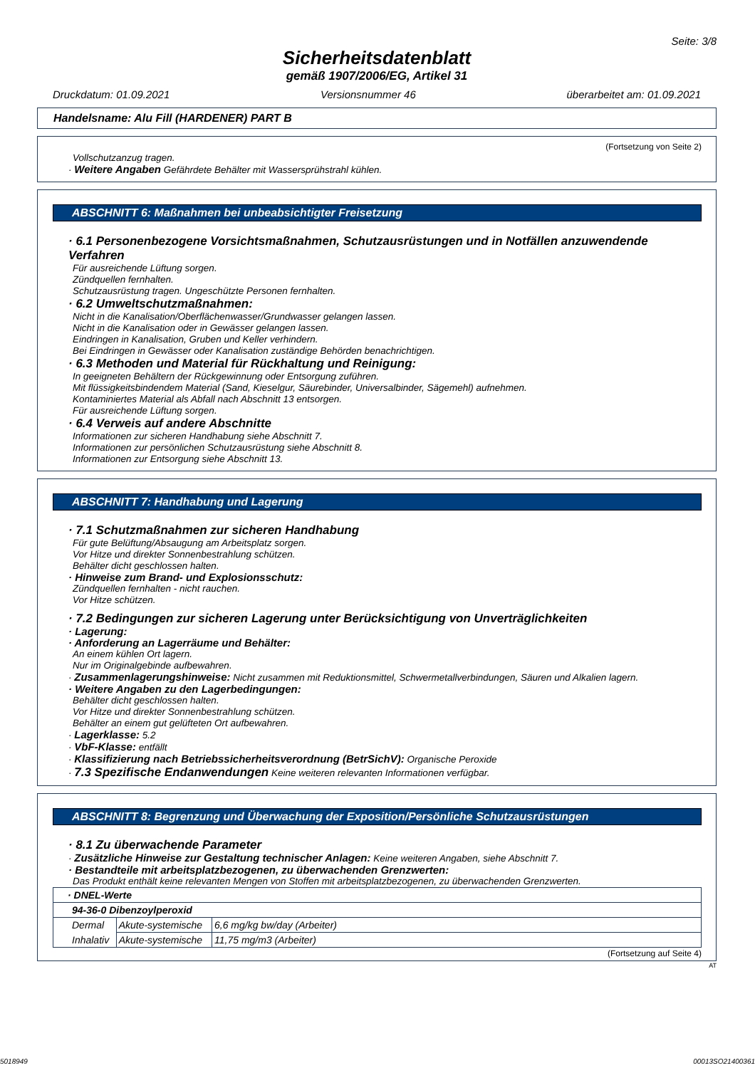Seite: 3/8
Sicherheitsdatenblatt
gemäß 1907/2006/EG, Artikel 31
Druckdatum: 01.09.2021 Versionsnummer 46 überarbeitet am: 01.09.2021
Handelsname: Alu Fill (HARDENER) PART B
(Fortsetzung von Seite 2)
Vollschutzanzug tragen.
· Weitere Angaben Gefährdete Behälter mit Wassersprühstrahl kühlen.
ABSCHNITT 6: Maßnahmen bei unbeabsichtigter Freisetzung
· 6.1 Personenbezogene Vorsichtsmaßnahmen, Schutzausrüstungen und in Notfällen anzuwendende Verfahren
Für ausreichende Lüftung sorgen.
Zündquellen fernhalten.
Schutzausrüstung tragen. Ungeschützte Personen fernhalten.
· 6.2 Umweltschutzmaßnahmen:
Nicht in die Kanalisation/Oberflächenwasser/Grundwasser gelangen lassen.
Nicht in die Kanalisation oder in Gewässer gelangen lassen.
Eindringen in Kanalisation, Gruben und Keller verhindern.
Bei Eindringen in Gewässer oder Kanalisation zuständige Behörden benachrichtigen.
· 6.3 Methoden und Material für Rückhaltung und Reinigung:
In geeigneten Behältern der Rückgewinnung oder Entsorgung zuführen.
Mit flüssigkeitsbindendem Material (Sand, Kieselgur, Säurebinder, Universalbinder, Sägemehl) aufnehmen.
Kontaminiertes Material als Abfall nach Abschnitt 13 entsorgen.
Für ausreichende Lüftung sorgen.
· 6.4 Verweis auf andere Abschnitte
Informationen zur sicheren Handhabung siehe Abschnitt 7.
Informationen zur persönlichen Schutzausrüstung siehe Abschnitt 8.
Informationen zur Entsorgung siehe Abschnitt 13.
ABSCHNITT 7: Handhabung und Lagerung
· 7.1 Schutzmaßnahmen zur sicheren Handhabung
Für gute Belüftung/Absaugung am Arbeitsplatz sorgen.
Vor Hitze und direkter Sonnenbestrahlung schützen.
Behälter dicht geschlossen halten.
· Hinweise zum Brand- und Explosionsschutz:
Zündquellen fernhalten - nicht rauchen.
Vor Hitze schützen.
· 7.2 Bedingungen zur sicheren Lagerung unter Berücksichtigung von Unverträglichkeiten
· Lagerung:
· Anforderung an Lagerräume und Behälter:
An einem kühlen Ort lagern.
Nur im Originalgebinde aufbewahren.
· Zusammenlagerungshinweise: Nicht zusammen mit Reduktionsmittel, Schwermetallverbindungen, Säuren und Alkalien lagern.
· Weitere Angaben zu den Lagerbedingungen:
Behälter dicht geschlossen halten.
Vor Hitze und direkter Sonnenbestrahlung schützen.
Behälter an einem gut gelüfteten Ort aufbewahren.
· Lagerklasse: 5.2
· VbF-Klasse: entfällt
· Klassifizierung nach Betriebssicherheitsverordnung (BetrSichV): Organische Peroxide
· 7.3 Spezifische Endanwendungen Keine weiteren relevanten Informationen verfügbar.
ABSCHNITT 8: Begrenzung und Überwachung der Exposition/Persönliche Schutzausrüstungen
· 8.1 Zu überwachende Parameter
· Zusätzliche Hinweise zur Gestaltung technischer Anlagen: Keine weiteren Angaben, siehe Abschnitt 7.
· Bestandteile mit arbeitsplatzbezogenen, zu überwachenden Grenzwerten:
Das Produkt enthält keine relevanten Mengen von Stoffen mit arbeitsplatzbezogenen, zu überwachenden Grenzwerten.
| · DNEL-Werte | | |
| 94-36-0 Dibenzoylperoxid | | |
| Dermal | Akute-systemische | 6,6 mg/kg bw/day (Arbeiter) |
| Inhalativ | Akute-systemische | 11,75 mg/m3 (Arbeiter) |
(Fortsetzung auf Seite 4)
AT
5018949 00013SO21400361